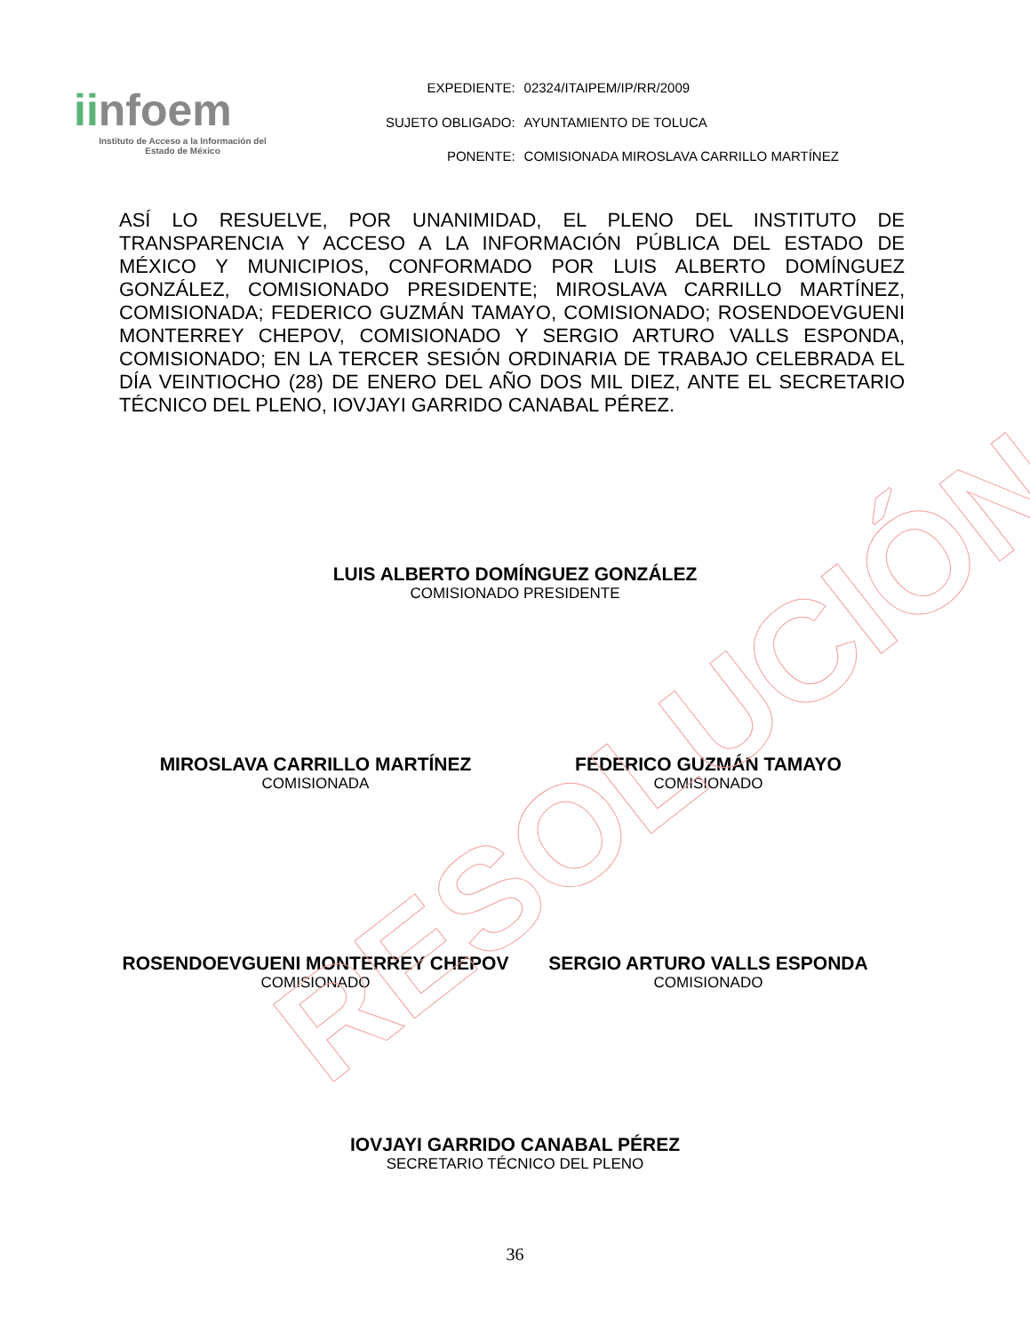RESOLUCIÓN
iinfoem
Instituto de Acceso a la Información del
Estado de México
| EXPEDIENTE: | 02324/ITAIPEM/IP/RR/2009 |
| SUJETO OBLIGADO: | AYUNTAMIENTO DE TOLUCA |
| PONENTE: | COMISIONADA MIROSLAVA CARRILLO MARTÍNEZ |
ASÍ LO RESUELVE, POR UNANIMIDAD, EL PLENO DEL INSTITUTO DE TRANSPARENCIA Y ACCESO A LA INFORMACIÓN PÚBLICA DEL ESTADO DE MÉXICO Y MUNICIPIOS, CONFORMADO POR LUIS ALBERTO DOMÍNGUEZ GONZÁLEZ, COMISIONADO PRESIDENTE; MIROSLAVA CARRILLO MARTÍNEZ, COMISIONADA; FEDERICO GUZMÁN TAMAYO, COMISIONADO; ROSENDOEVGUENI MONTERREY CHEPOV, COMISIONADO Y SERGIO ARTURO VALLS ESPONDA, COMISIONADO; EN LA TERCER SESIÓN ORDINARIA DE TRABAJO CELEBRADA EL DÍA VEINTIOCHO (28) DE ENERO DEL AÑO DOS MIL DIEZ, ANTE EL SECRETARIO TÉCNICO DEL PLENO, IOVJAYI GARRIDO CANABAL PÉREZ.
LUIS ALBERTO DOMÍNGUEZ GONZÁLEZ
COMISIONADO PRESIDENTE
MIROSLAVA CARRILLO MARTÍNEZ
COMISIONADA
FEDERICO GUZMÁN TAMAYO
COMISIONADO
ROSENDOEVGUENI MONTERREY CHEPOV
COMISIONADO
SERGIO ARTURO VALLS ESPONDA
COMISIONADO
IOVJAYI GARRIDO CANABAL PÉREZ
SECRETARIO TÉCNICO DEL PLENO
36